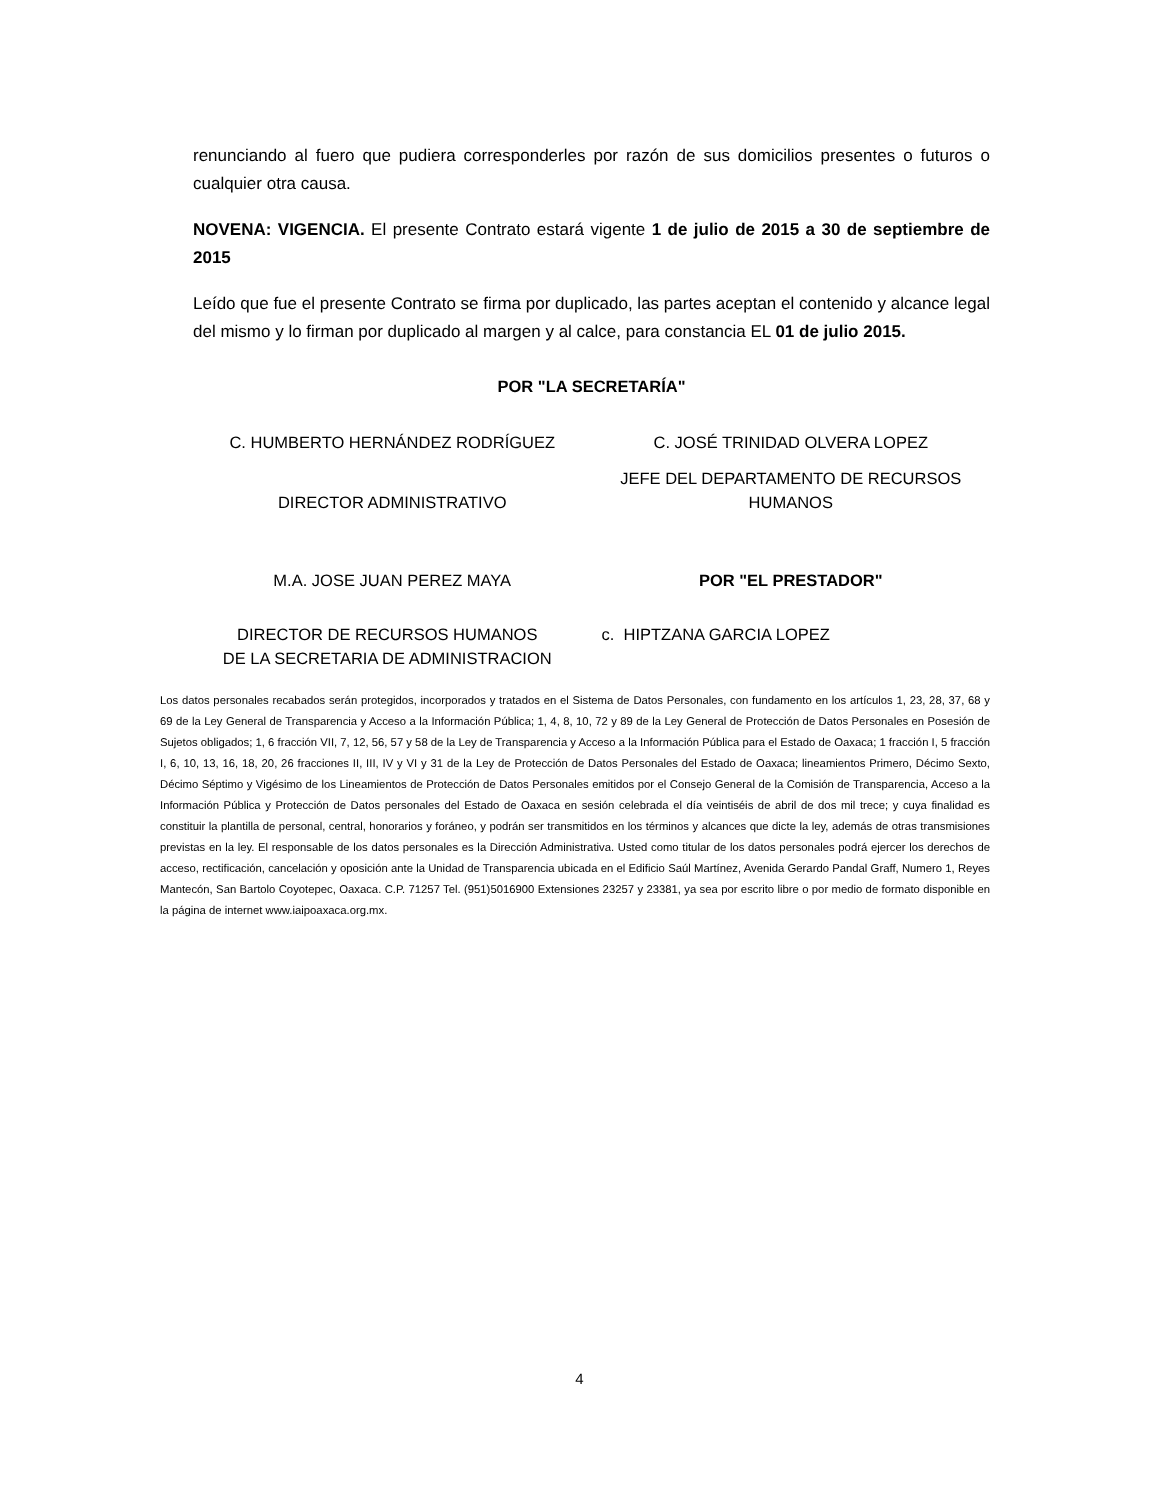renunciando al fuero que pudiera corresponderles por razón de sus domicilios presentes o futuros o cualquier otra causa.
NOVENA: VIGENCIA. El presente Contrato estará vigente 1 de julio de 2015 a 30 de septiembre de 2015
Leído que fue el presente Contrato se firma por duplicado, las partes aceptan el contenido y alcance legal del mismo y lo firman por duplicado al margen y al calce, para constancia EL 01 de julio 2015.
POR "LA SECRETARÍA"
C. HUMBERTO HERNÁNDEZ RODRÍGUEZ
C. JOSÉ TRINIDAD OLVERA LOPEZ
DIRECTOR ADMINISTRATIVO
JEFE DEL DEPARTAMENTO DE RECURSOS HUMANOS
M.A. JOSE JUAN PEREZ MAYA POR "EL PRESTADOR"
DIRECTOR DE RECURSOS HUMANOS
DE LA SECRETARIA DE ADMINISTRACION
c. HIPTZANA GARCIA LOPEZ
Los datos personales recabados serán protegidos, incorporados y tratados en el Sistema de Datos Personales, con fundamento en los artículos 1, 23, 28, 37, 68 y 69 de la Ley General de Transparencia y Acceso a la Información Pública; 1, 4, 8, 10, 72 y 89 de la Ley General de Protección de Datos Personales en Posesión de Sujetos obligados; 1, 6 fracción VII, 7, 12, 56, 57 y 58 de la Ley de Transparencia y Acceso a la Información Pública para el Estado de Oaxaca; 1 fracción I, 5 fracción I, 6, 10, 13, 16, 18, 20, 26 fracciones II, III, IV y VI y 31 de la Ley de Protección de Datos Personales del Estado de Oaxaca; lineamientos Primero, Décimo Sexto, Décimo Séptimo y Vigésimo de los Lineamientos de Protección de Datos Personales emitidos por el Consejo General de la Comisión de Transparencia, Acceso a la Información Pública y Protección de Datos personales del Estado de Oaxaca en sesión celebrada el día veintiséis de abril de dos mil trece; y cuya finalidad es constituir la plantilla de personal, central, honorarios y foráneo, y podrán ser transmitidos en los términos y alcances que dicte la ley, además de otras transmisiones previstas en la ley. El responsable de los datos personales es la Dirección Administrativa. Usted como titular de los datos personales podrá ejercer los derechos de acceso, rectificación, cancelación y oposición ante la Unidad de Transparencia ubicada en el Edificio Saúl Martínez, Avenida Gerardo Pandal Graff, Numero 1, Reyes Mantecón, San Bartolo Coyotepec, Oaxaca. C.P. 71257 Tel. (951)5016900 Extensiones 23257 y 23381, ya sea por escrito libre o por medio de formato disponible en la página de internet www.iaipoaxaca.org.mx.
4